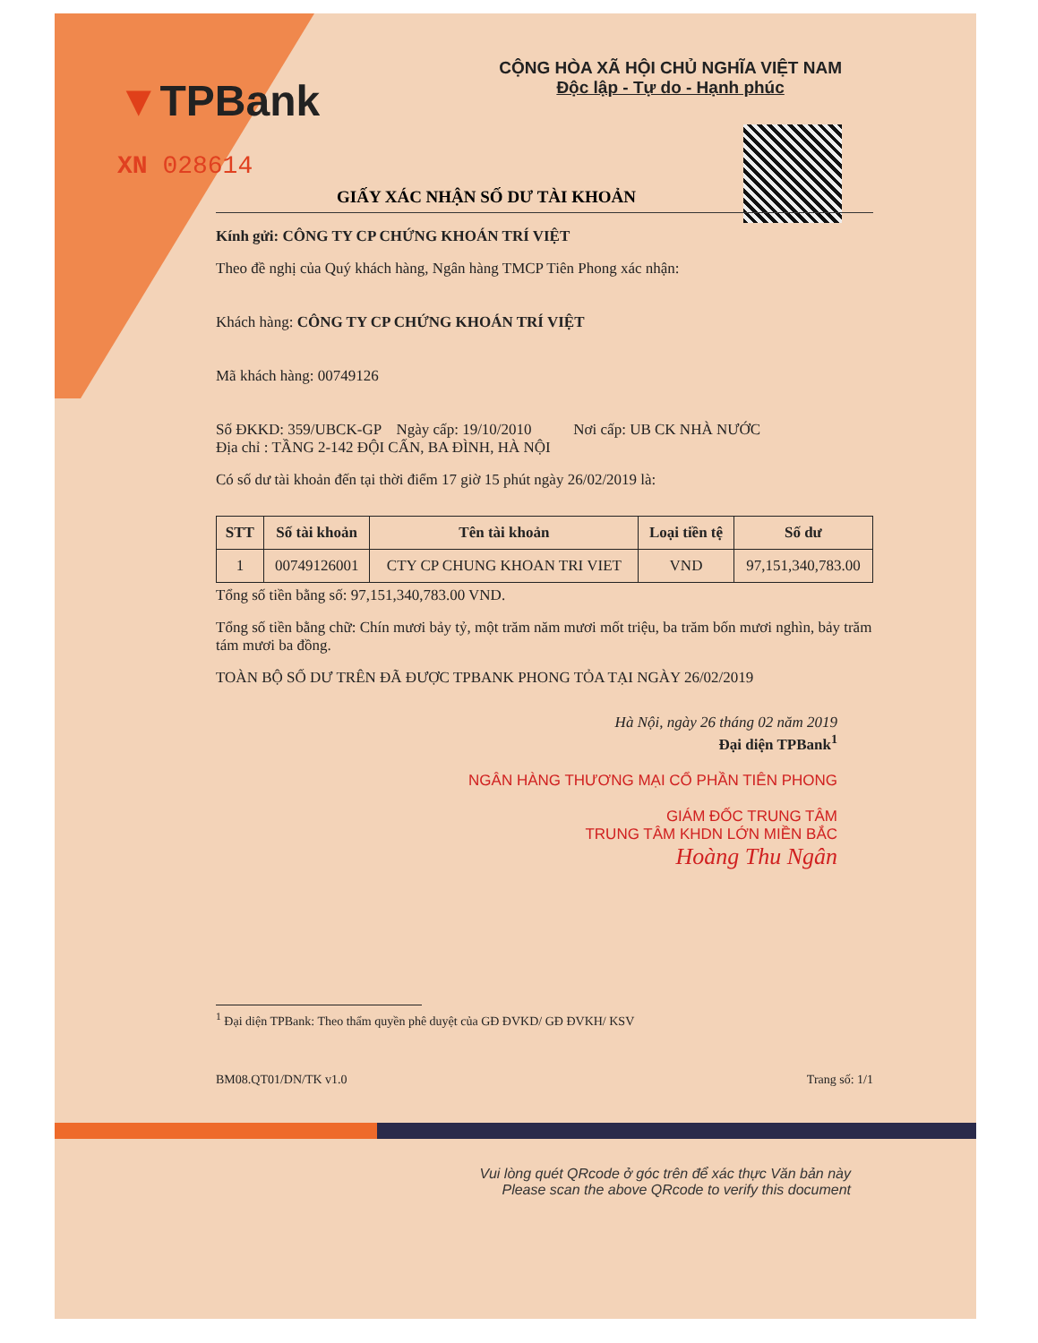▼TPBank
XN 028614
CỘNG HÒA XÃ HỘI CHỦ NGHĨA VIỆT NAM
Độc lập - Tự do - Hạnh phúc
GIẤY XÁC NHẬN SỐ DƯ TÀI KHOẢN
Kính gửi: CÔNG TY CP CHỨNG KHOÁN TRÍ VIỆT
Theo đề nghị của Quý khách hàng, Ngân hàng TMCP Tiên Phong xác nhận:
Khách hàng: CÔNG TY CP CHỨNG KHOÁN TRÍ VIỆT
Mã khách hàng: 00749126
Số ĐKKD: 359/UBCK-GP Ngày cấp: 19/10/2010 Nơi cấp: UB CK NHÀ NƯỚC
Địa chỉ : TẦNG 2-142 ĐỘI CẤN, BA ĐÌNH, HÀ NỘI
Có số dư tài khoản đến tại thời điểm 17 giờ 15 phút ngày 26/02/2019 là:
| STT | Số tài khoản | Tên tài khoản | Loại tiền tệ | Số dư |
| --- | --- | --- | --- | --- |
| 1 | 00749126001 | CTY CP CHUNG KHOAN TRI VIET | VND | 97,151,340,783.00 |
Tổng số tiền bằng số: 97,151,340,783.00 VND.
Tổng số tiền bằng chữ: Chín mươi bảy tỷ, một trăm năm mươi mốt triệu, ba trăm bốn mươi nghìn, bảy trăm tám mươi ba đồng.
TOÀN BỘ SỐ DƯ TRÊN ĐÃ ĐƯỢC TPBANK PHONG TỎA TẠI NGÀY 26/02/2019
Hà Nội, ngày 26 tháng 02 năm 2019
Đại diện TPBank<sup>1</sup>
NGÂN HÀNG THƯƠNG MẠI CỔ PHẦN TIÊN PHONG
GIÁM ĐỐC TRUNG TÂM
TRUNG TÂM KHDN LỚN MIỀN BẮC
Hoàng Thu Ngân
<sup>1</sup> Đại diện TPBank: Theo thẩm quyền phê duyệt của GĐ ĐVKD/ GĐ ĐVKH/ KSV
BM08.QT01/DN/TK v1.0 Trang số: 1/1
Vui lòng quét QRcode ở góc trên để xác thực Văn bản này
Please scan the above QRcode to verify this document